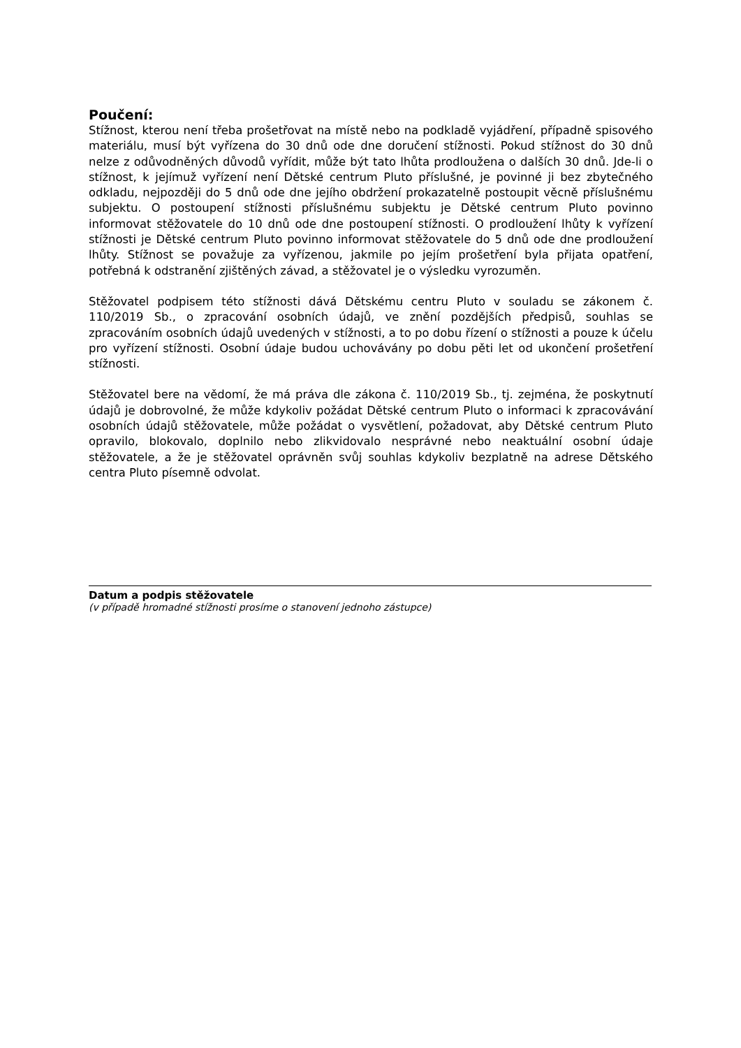Poučení:
Stížnost, kterou není třeba prošetřovat na místě nebo na podkladě vyjádření, případně spisového materiálu, musí být vyřízena do 30 dnů ode dne doručení stížnosti. Pokud stížnost do 30 dnů nelze z odůvodněných důvodů vyřídit, může být tato lhůta prodloužena o dalších 30 dnů. Jde-li o stížnost, k jejímuž vyřízení není Dětské centrum Pluto příslušné, je povinné ji bez zbytečného odkladu, nejpozději do 5 dnů ode dne jejího obdržení prokazatelně postoupit věcně příslušnému subjektu. O postoupení stížnosti příslušnému subjektu je Dětské centrum Pluto povinno informovat stěžovatele do 10 dnů ode dne postoupení stížnosti. O prodloužení lhůty k vyřízení stížnosti je Dětské centrum Pluto povinno informovat stěžovatele do 5 dnů ode dne prodloužení lhůty. Stížnost se považuje za vyřízenou, jakmile po jejím prošetření byla přijata opatření, potřebná k odstranění zjištěných závad, a stěžovatel je o výsledku vyrozuměn.
Stěžovatel podpisem této stížnosti dává Dětskému centru Pluto v souladu se zákonem č. 110/2019 Sb., o zpracování osobních údajů, ve znění pozdějších předpisů, souhlas se zpracováním osobních údajů uvedených v stížnosti, a to po dobu řízení o stížnosti a pouze k účelu pro vyřízení stížnosti. Osobní údaje budou uchovávány po dobu pěti let od ukončení prošetření stížnosti.
Stěžovatel bere na vědomí, že má práva dle zákona č. 110/2019 Sb., tj. zejména, že poskytnutí údajů je dobrovolné, že může kdykoliv požádat Dětské centrum Pluto o informaci k zpracovávání osobních údajů stěžovatele, může požádat o vysvětlení, požadovat, aby Dětské centrum Pluto opravilo, blokovalo, doplnilo nebo zlikvidovalo nesprávné nebo neaktuální osobní údaje stěžovatele, a že je stěžovatel oprávněn svůj souhlas kdykoliv bezplatně na adrese Dětského centra Pluto písemně odvolat.
Datum a podpis stěžovatele
(v případě hromadné stížnosti prosíme o stanovení jednoho zástupce)